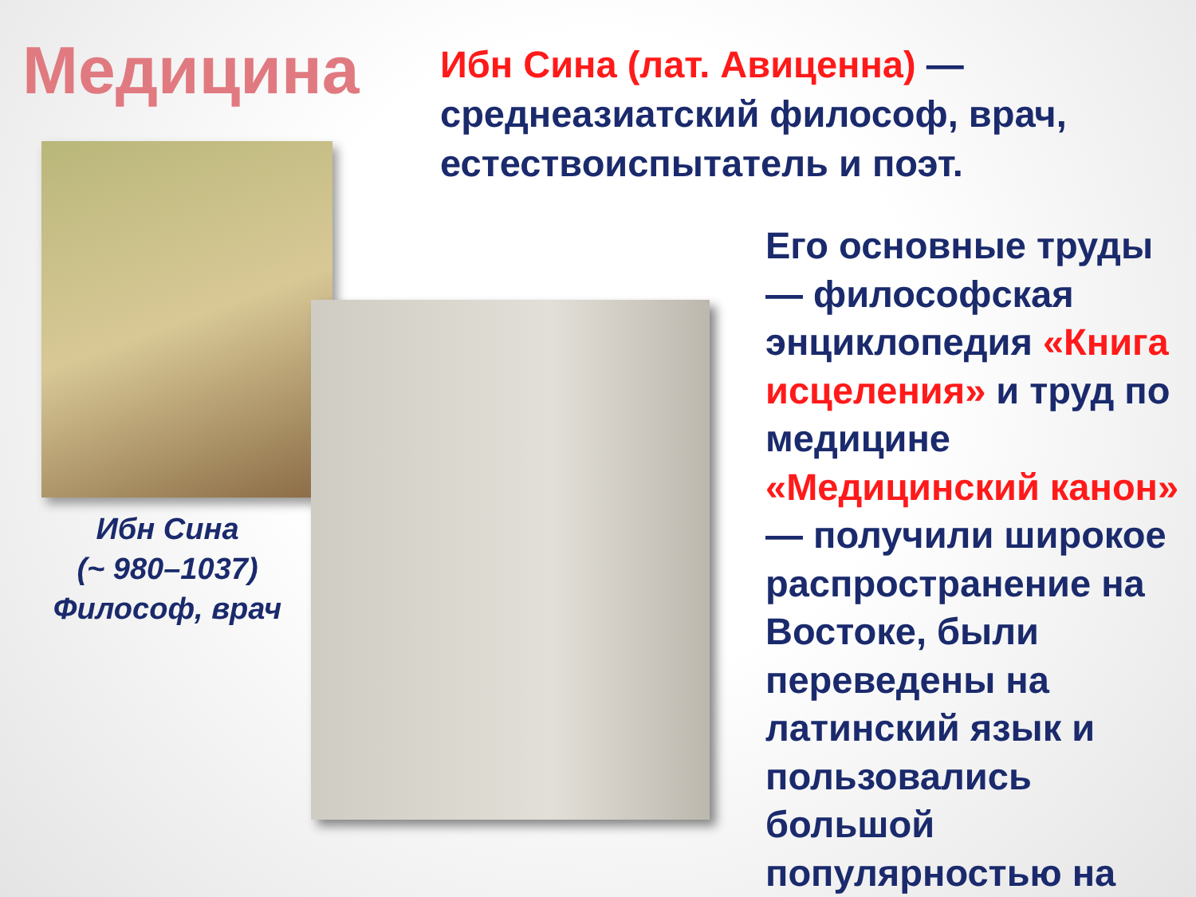Медицина
Ибн Сина
(~ 980–1037)
Философ, врач
Ибн Сина (лат. Авиценна) — среднеазиатский философ, врач, естествоиспытатель и поэт.
Его основные труды — философская энциклопедия «Книга исцеления» и труд по медицине «Медицинский канон» — получили широкое распространение на Востоке, были переведены на латинский язык и пользовались большой популярностью на